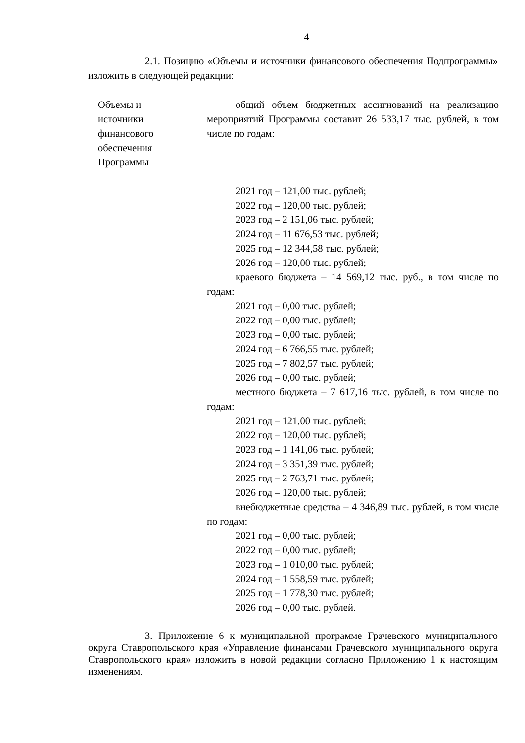4
2.1. Позицию «Объемы и источники финансового обеспечения Подпрограммы» изложить в следующей редакции:
| Объемы и источники финансового обеспечения Программы | общий объем бюджетных ассигнований на реализацию мероприятий Программы составит 26 533,17 тыс. рублей, в том числе по годам: 2021 год – 121,00 тыс. рублей; 2022 год – 120,00 тыс. рублей; 2023 год – 2 151,06 тыс. рублей; 2024 год – 11 676,53 тыс. рублей; 2025 год – 12 344,58 тыс. рублей; 2026 год – 120,00 тыс. рублей; краевого бюджета – 14 569,12 тыс. руб., в том числе по годам: 2021 год – 0,00 тыс. рублей; 2022 год – 0,00 тыс. рублей; 2023 год – 0,00 тыс. рублей; 2024 год – 6 766,55 тыс. рублей; 2025 год – 7 802,57 тыс. рублей; 2026 год – 0,00 тыс. рублей; местного бюджета – 7 617,16 тыс. рублей, в том числе по годам: 2021 год – 121,00 тыс. рублей; 2022 год – 120,00 тыс. рублей; 2023 год – 1 141,06 тыс. рублей; 2024 год – 3 351,39 тыс. рублей; 2025 год – 2 763,71 тыс. рублей; 2026 год – 120,00 тыс. рублей; внебюджетные средства – 4 346,89 тыс. рублей, в том числе по годам: 2021 год – 0,00 тыс. рублей; 2022 год – 0,00 тыс. рублей; 2023 год – 1 010,00 тыс. рублей; 2024 год – 1 558,59 тыс. рублей; 2025 год – 1 778,30 тыс. рублей; 2026 год – 0,00 тыс. рублей. |
3. Приложение 6 к муниципальной программе Грачевского муниципального округа Ставропольского края «Управление финансами Грачевского муниципального округа Ставропольского края» изложить в новой редакции согласно Приложению 1 к настоящим изменениям.